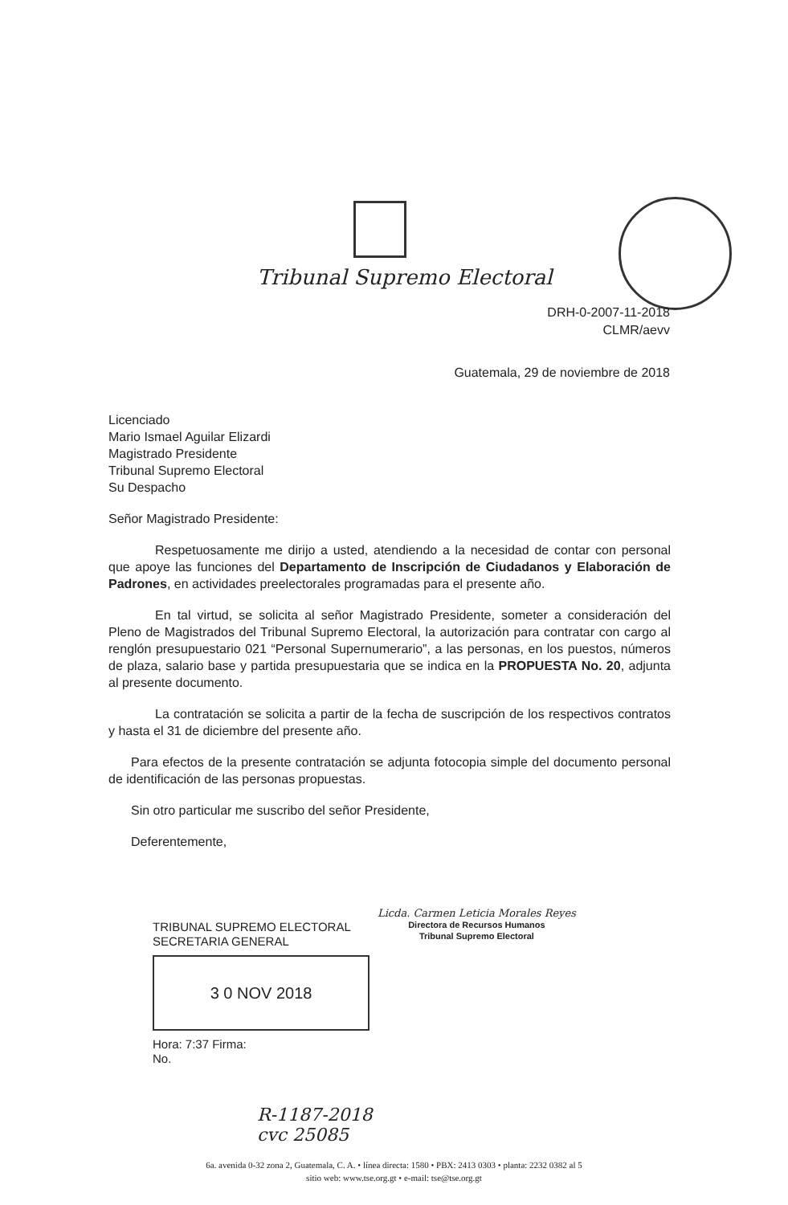Tribunal Supremo Electoral
DRH-0-2007-11-2018
CLMR/aevv
Guatemala, 29 de noviembre de 2018
Licenciado
Mario Ismael Aguilar Elizardi
Magistrado Presidente
Tribunal Supremo Electoral
Su Despacho
Señor Magistrado Presidente:
Respetuosamente me dirijo a usted, atendiendo a la necesidad de contar con personal que apoye las funciones del Departamento de Inscripción de Ciudadanos y Elaboración de Padrones, en actividades preelectorales programadas para el presente año.
En tal virtud, se solicita al señor Magistrado Presidente, someter a consideración del Pleno de Magistrados del Tribunal Supremo Electoral, la autorización para contratar con cargo al renglón presupuestario 021 “Personal Supernumerario”, a las personas, en los puestos, números de plaza, salario base y partida presupuestaria que se indica en la PROPUESTA No. 20, adjunta al presente documento.
La contratación se solicita a partir de la fecha de suscripción de los respectivos contratos y hasta el 31 de diciembre del presente año.
Para efectos de la presente contratación se adjunta fotocopia simple del documento personal de identificación de las personas propuestas.
Sin otro particular me suscribo del señor Presidente,
Deferentemente,
Licda. Carmen Leticia Morales Reyes
Directora de Recursos Humanos
Tribunal Supremo Electoral
TRIBUNAL SUPREMO ELECTORAL
SECRETARIA GENERAL
3 0 NOV 2018
Hora: 7:37 Firma:
No.
R-1187-2018
cvc 25085
6a. avenida 0-32 zona 2, Guatemala, C. A. • línea directa: 1580 • PBX: 2413 0303 • planta: 2232 0382 al 5
sitio web: www.tse.org.gt • e-mail: tse@tse.org.gt